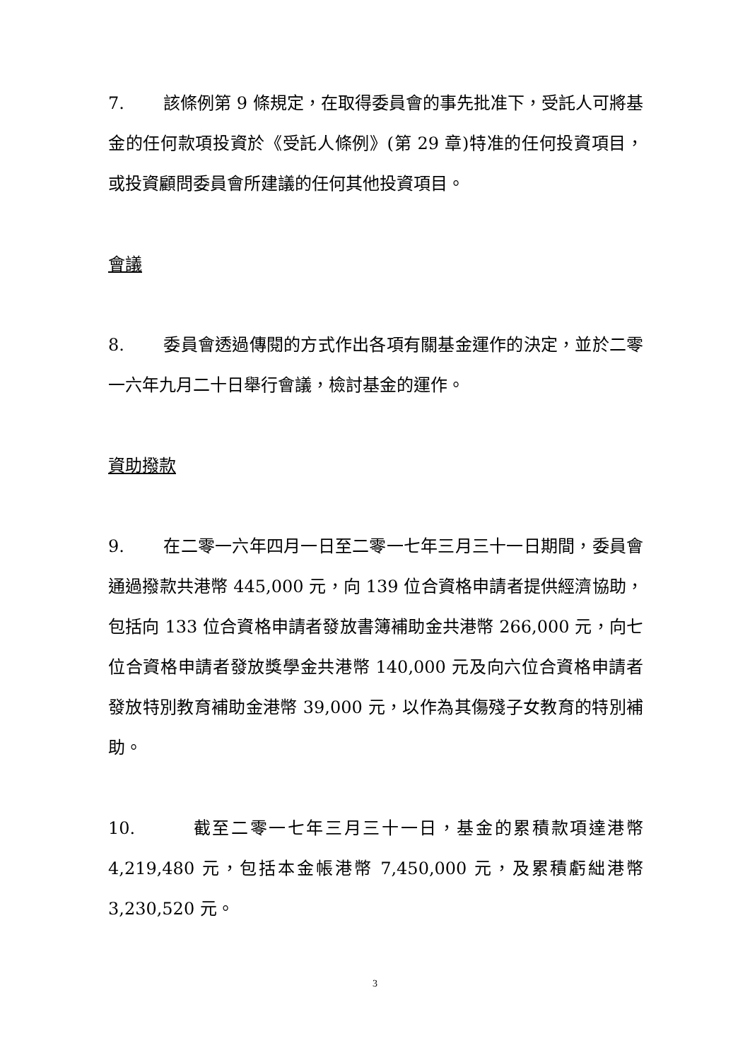7. 該條例第 9 條規定，在取得委員會的事先批准下，受託人可將基金的任何款項投資於《受託人條例》(第 29 章)特准的任何投資項目，或投資顧問委員會所建議的任何其他投資項目。
會議
8. 委員會透過傳閱的方式作出各項有關基金運作的決定，並於二零一六年九月二十日舉行會議，檢討基金的運作。
資助撥款
9. 在二零一六年四月一日至二零一七年三月三十一日期間，委員會通過撥款共港幣 445,000 元，向 139 位合資格申請者提供經濟協助，包括向 133 位合資格申請者發放書簿補助金共港幣 266,000 元，向七位合資格申請者發放獎學金共港幣 140,000 元及向六位合資格申請者發放特別教育補助金港幣 39,000 元，以作為其傷殘子女教育的特別補助。
10. 截至二零一七年三月三十一日，基金的累積款項達港幣 4,219,480 元，包括本金帳港幣 7,450,000 元，及累積虧絀港幣 3,230,520 元。
3